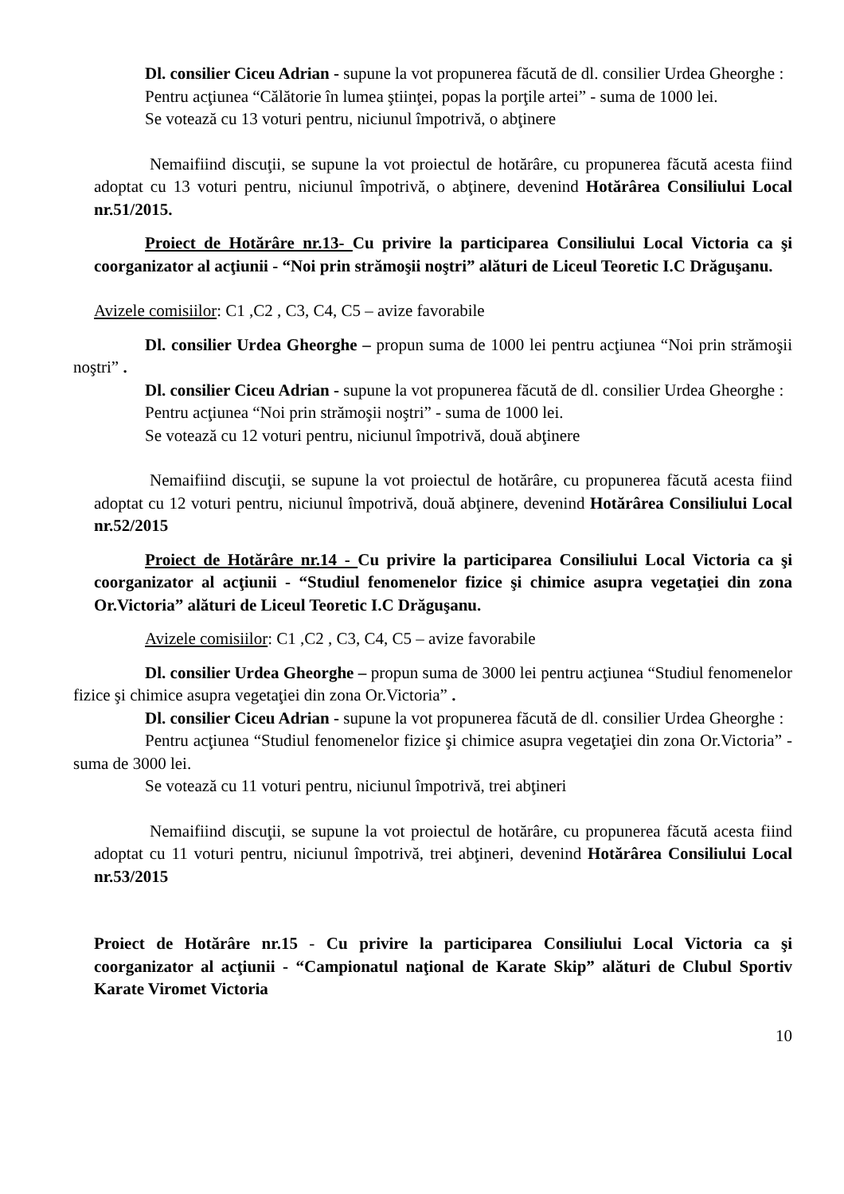Dl. consilier Ciceu Adrian - supune la vot propunerea făcută de dl. consilier Urdea Gheorghe :
Pentru acţiunea “Călătorie în lumea ştiinţei, popas la porţile artei” - suma de 1000 lei.
Se votează cu 13 voturi pentru, niciunul împotrivă, o abţinere
Nemaifiind discuţii, se supune la vot proiectul de hotărâre, cu propunerea făcută acesta fiind adoptat cu 13 voturi pentru, niciunul împotrivă, o abţinere, devenind Hotărârea Consiliului Local nr.51/2015.
Proiect de Hotărâre nr.13- Cu privire la participarea Consiliului Local Victoria ca şi coorganizator al acţiunii - “Noi prin strămoşii noştri” alături de Liceul Teoretic I.C Drăguşanu.
Avizele comisiilor: C1 ,C2 , C3, C4, C5 – avize favorabile
Dl. consilier Urdea Gheorghe – propun suma de 1000 lei pentru acţiunea “Noi prin strămoşii noştri” .
Dl. consilier Ciceu Adrian - supune la vot propunerea făcută de dl. consilier Urdea Gheorghe :
Pentru acţiunea “Noi prin strămoşii noştri” - suma de 1000 lei.
Se votează cu 12 voturi pentru, niciunul împotrivă, două abţinere
Nemaifiind discuţii, se supune la vot proiectul de hotărâre, cu propunerea făcută acesta fiind adoptat cu 12 voturi pentru, niciunul împotrivă, două abţinere, devenind Hotărârea Consiliului Local nr.52/2015
Proiect de Hotărâre nr.14 - Cu privire la participarea Consiliului Local Victoria ca şi coorganizator al acţiunii - “Studiul fenomenelor fizice şi chimice asupra vegetaţiei din zona Or.Victoria” alături de Liceul Teoretic I.C Drăguşanu.
Avizele comisiilor: C1 ,C2 , C3, C4, C5 – avize favorabile
Dl. consilier Urdea Gheorghe – propun suma de 3000 lei pentru acţiunea “Studiul fenomenelor fizice şi chimice asupra vegetaţiei din zona Or.Victoria” .
Dl. consilier Ciceu Adrian - supune la vot propunerea făcută de dl. consilier Urdea Gheorghe :
Pentru acţiunea “Studiul fenomenelor fizice şi chimice asupra vegetaţiei din zona Or.Victoria” - suma de 3000 lei.
Se votează cu 11 voturi pentru, niciunul împotrivă, trei abţineri
Nemaifiind discuţii, se supune la vot proiectul de hotărâre, cu propunerea făcută acesta fiind adoptat cu 11 voturi pentru, niciunul împotrivă, trei abţineri, devenind Hotărârea Consiliului Local nr.53/2015
Proiect de Hotărâre nr.15 - Cu privire la participarea Consiliului Local Victoria ca şi coorganizator al acţiunii - “Campionatul naţional de Karate Skip” alături de Clubul Sportiv Karate Viromet Victoria
10